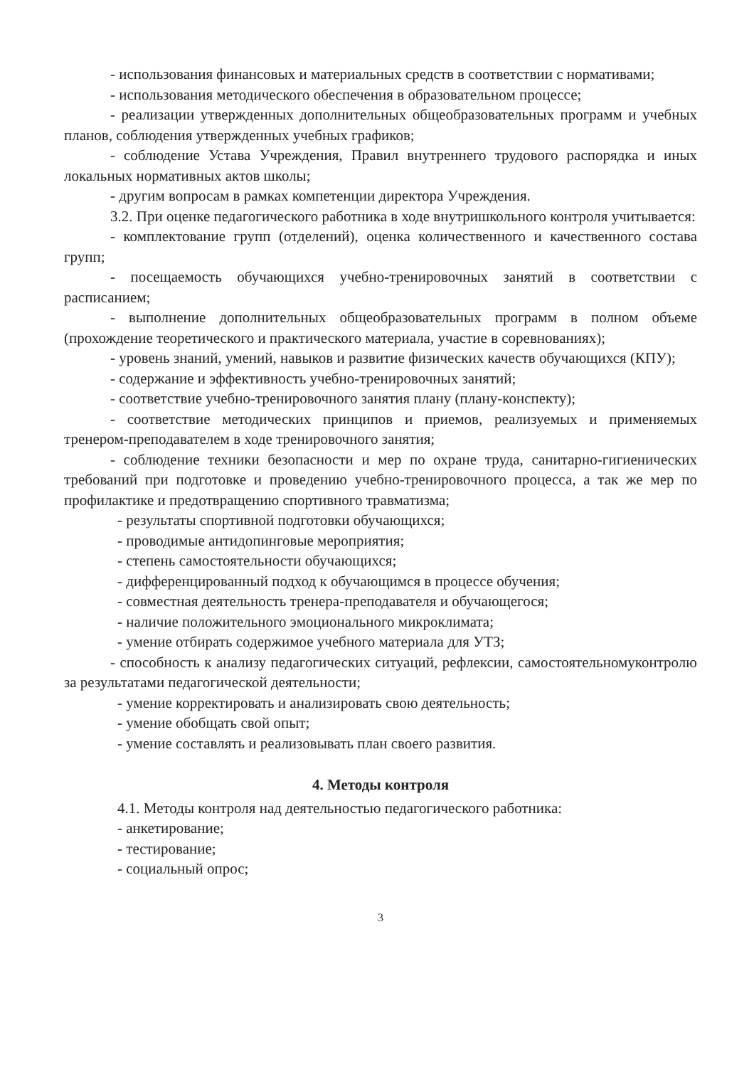- использования финансовых и материальных средств в соответствии с нормативами;
- использования методического обеспечения в образовательном процессе;
- реализации утвержденных дополнительных общеобразовательных программ и учебных планов, соблюдения утвержденных учебных графиков;
- соблюдение Устава Учреждения, Правил внутреннего трудового распорядка и иных локальных нормативных актов школы;
- другим вопросам в рамках компетенции директора Учреждения.
3.2. При оценке педагогического работника в ходе внутришкольного контроля учитывается:
- комплектование групп (отделений), оценка количественного и качественного состава групп;
- посещаемость обучающихся учебно-тренировочных занятий в соответствии с расписанием;
- выполнение дополнительных общеобразовательных программ в полном объеме (прохождение теоретического и практического материала, участие в соревнованиях);
- уровень знаний, умений, навыков и развитие физических качеств обучающихся (КПУ);
- содержание и эффективность учебно-тренировочных занятий;
- соответствие учебно-тренировочного занятия плану (плану-конспекту);
- соответствие методических принципов и приемов, реализуемых и применяемых тренером-преподавателем в ходе тренировочного занятия;
- соблюдение техники безопасности и мер по охране труда, санитарно-гигиенических требований при подготовке и проведению учебно-тренировочного процесса, а так же мер по профилактике и предотвращению спортивного травматизма;
- результаты спортивной подготовки обучающихся;
- проводимые антидопинговые мероприятия;
- степень самостоятельности обучающихся;
- дифференцированный подход к обучающимся в процессе обучения;
- совместная деятельность тренера-преподавателя и обучающегося;
- наличие положительного эмоционального микроклимата;
- умение отбирать содержимое учебного материала для УТЗ;
- способность к анализу педагогических ситуаций, рефлексии, самостоятельномуконтролю за результатами педагогической деятельности;
- умение корректировать и анализировать свою деятельность;
- умение обобщать свой опыт;
- умение составлять и реализовывать план своего развития.
4. Методы контроля
4.1. Методы контроля над деятельностью педагогического работника:
- анкетирование;
- тестирование;
- социальный опрос;
3